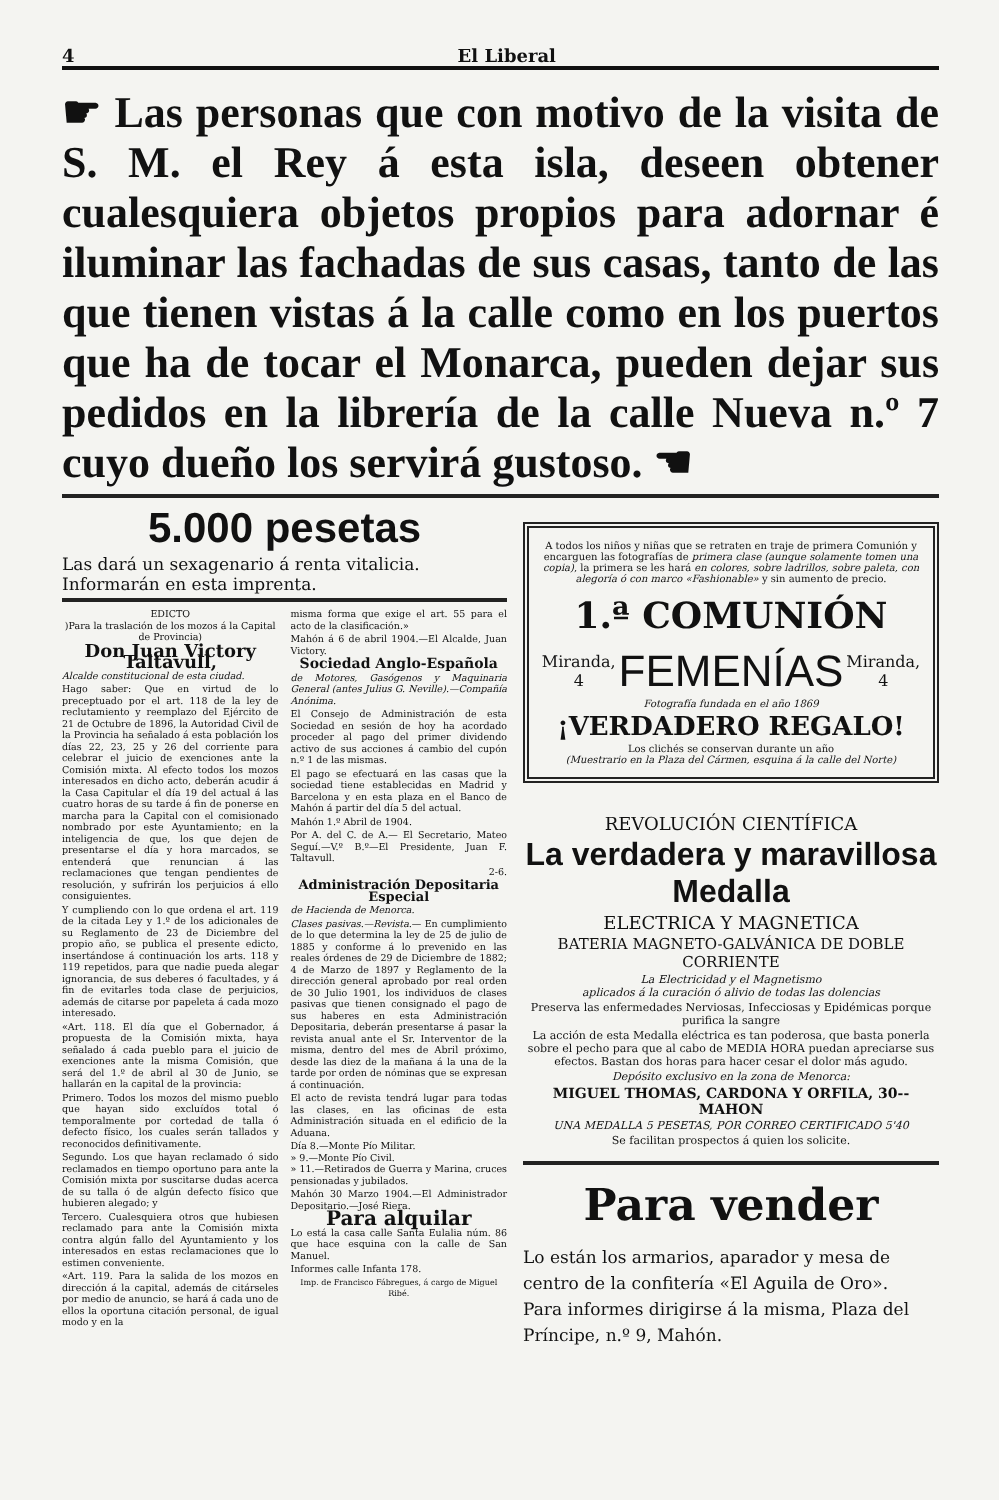4 El Liberal
☛ Las personas que con motivo de la visita de S. M. el Rey á esta isla, deseen obtener cualesquiera objetos propios para adornar é iluminar las fachadas de sus casas, tanto de las que tienen vistas á la calle como en los puertos que ha de tocar el Monarca, pueden dejar sus pedidos en la librería de la calle Nueva n.º 7 cuyo dueño los servirá gustoso. ☚
5.000 pesetas
Las dará un sexagenario á renta vitalicia.
Informarán en esta imprenta.
EDICTO
)Para la traslación de los mozos á la Capital de Provincia)
Don Juan Victory Taltavull,
Alcalde constitucional de esta ciudad.
Hago saber: Que en virtud de lo preceptuado por el art. 118 de la ley de reclutamiento y reemplazo del Ejército de 21 de Octubre de 1896, la Autoridad Civil de la Provincia ha señalado á esta población los días 22, 23, 25 y 26 del corriente para celebrar el juicio de exenciones ante la Comisión mixta. Al efecto todos los mozos interesados en dicho acto, deberán acudir á la Casa Capitular el día 19 del actual á las cuatro horas de su tarde á fin de ponerse en marcha para la Capital con el comisionado nombrado por este Ayuntamiento; en la inteligencia de que, los que dejen de presentarse el día y hora marcados, se entenderá que renuncian á las reclamaciones que tengan pendientes de resolución, y sufrirán los perjuicios á ello consiguientes.
Y cumpliendo con lo que ordena el art. 119 de la citada Ley y 1.º de los adicionales de su Reglamento de 23 de Diciembre del propio año, se publica el presente edicto, insertándose á continuación los arts. 118 y 119 repetidos, para que nadie pueda alegar ignorancia, de sus deberes ó facultades, y á fin de evitarles toda clase de perjuicios, además de citarse por papeleta á cada mozo interesado.
«Art. 118. El día que el Gobernador, á propuesta de la Comisión mixta, haya señalado á cada pueblo para el juicio de exenciones ante la misma Comisión, que será del 1.º de abril al 30 de Junio, se hallarán en la capital de la provincia:
Primero. Todos los mozos del mismo pueblo que hayan sido excluídos total ó temporalmente por cortedad de talla ó defecto físico, los cuales serán tallados y reconocidos definitivamente.
Segundo. Los que hayan reclamado ó sido reclamados en tiempo oportuno para ante la Comisión mixta por suscitarse dudas acerca de su talla ó de algún defecto físico que hubieren alegado; y
Tercero. Cualesquiera otros que hubiesen reclamado para ante la Comisión mixta contra algún fallo del Ayuntamiento y los interesados en estas reclamaciones que lo estimen conveniente.
«Art. 119. Para la salida de los mozos en dirección á la capital, además de citárseles por medio de anuncio, se hará á cada uno de ellos la oportuna citación personal, de igual modo y en la
misma forma que exige el art. 55 para el acto de la clasificación.»
Mahón á 6 de abril 1904.—El Alcalde, Juan Victory.
Sociedad Anglo-Española
de Motores, Gasógenos y Maquinaria General (antes Julius G. Neville).—Compañía Anónima.
El Consejo de Administración de esta Sociedad en sesión de hoy ha acordado proceder al pago del primer dividendo activo de sus acciones á cambio del cupón n.º 1 de las mismas.
El pago se efectuará en las casas que la sociedad tiene establecidas en Madrid y Barcelona y en esta plaza en el Banco de Mahón á partir del día 5 del actual.
Mahón 1.º Abril de 1904.
Por A. del C. de A.— El Secretario, Mateo Seguí.—V.º B.º—El Presidente, Juan F. Taltavull.
2-6.
Administración Depositaria Especial
de Hacienda de Menorca.
Clases pasivas.—Revista.— En cumplimiento de lo que determina la ley de 25 de julio de 1885 y conforme á lo prevenido en las reales órdenes de 29 de Diciembre de 1882; 4 de Marzo de 1897 y Reglamento de la dirección general aprobado por real orden de 30 Julio 1901, los individuos de clases pasivas que tienen consignado el pago de sus haberes en esta Administración Depositaria, deberán presentarse á pasar la revista anual ante el Sr. Interventor de la misma, dentro del mes de Abril próximo, desde las diez de la mañana á la una de la tarde por orden de nóminas que se expresan á continuación.
El acto de revista tendrá lugar para todas las clases, en las oficinas de esta Administración situada en el edificio de la Aduana.
Día 8.—Monte Pío Militar.
» 9.—Monte Pío Civil.
» 11.—Retirados de Guerra y Marina, cruces pensionadas y jubilados.
Mahón 30 Marzo 1904.—El Administrador Depositario.—José Riera.
Para alquilar
Lo está la casa calle Santa Eulalia núm. 86 que hace esquina con la calle de San Manuel.
Informes calle Infanta 178.
Imp. de Francisco Fábregues, á cargo de Miguel Ribé.
A todos los niños y niñas que se retraten en traje de primera Comunión y encarguen las fotografías de primera clase (aunque solamente tomen una copia), la primera se les hará en colores, sobre ladrillos, sobre paleta, con alegoría ó con marco «Fashionable» y sin aumento de precio.
1.ª COMUNIÓN
Miranda, 4 FEMENÍAS Miranda, 4
Fotografía fundada en el año 1869
¡VERDADERO REGALO!
Los clichés se conservan durante un año
(Muestrario en la Plaza del Cármen, esquina á la calle del Norte)
REVOLUCIÓN CIENTÍFICA
La verdadera y maravillosa Medalla
ELECTRICA Y MAGNETICA
BATERIA MAGNETO-GALVÁNICA DE DOBLE CORRIENTE
La Electricidad y el Magnetismo
aplicados á la curación ó alivio de todas las dolencias
Preserva las enfermedades Nerviosas, Infecciosas y Epidémicas porque purifica la sangre
La acción de esta Medalla eléctrica es tan poderosa, que basta ponerla sobre el pecho para que al cabo de MEDIA HORA puedan apreciarse sus efectos. Bastan dos horas para hacer cesar el dolor más agudo.
Depósito exclusivo en la zona de Menorca:
MIGUEL THOMAS, CARDONA Y ORFILA, 30--MAHON
UNA MEDALLA 5 PESETAS, POR CORREO CERTIFICADO 5'40
Se facilitan prospectos á quien los solicite.
Para vender
Lo están los armarios, aparador y mesa de centro de la confitería «El Aguila de Oro».
Para informes dirigirse á la misma, Plaza del Príncipe, n.º 9, Mahón.